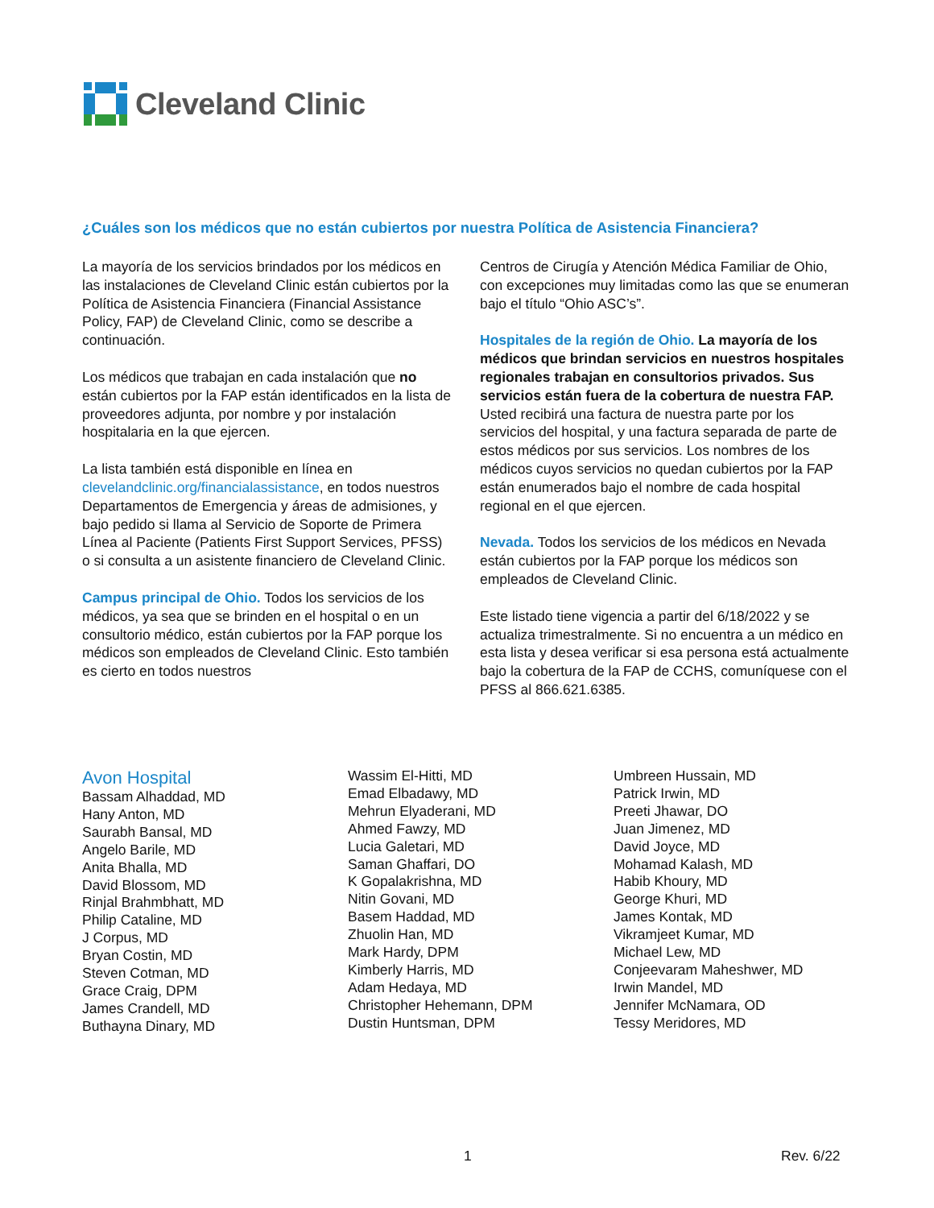Cleveland Clinic
¿Cuáles son los médicos que no están cubiertos por nuestra Política de Asistencia Financiera?
La mayoría de los servicios brindados por los médicos en las instalaciones de Cleveland Clinic están cubiertos por la Política de Asistencia Financiera (Financial Assistance Policy, FAP) de Cleveland Clinic, como se describe a continuación.
Los médicos que trabajan en cada instalación que no están cubiertos por la FAP están identificados en la lista de proveedores adjunta, por nombre y por instalación hospitalaria en la que ejercen.
La lista también está disponible en línea en clevelandclinic.org/financialassistance, en todos nuestros Departamentos de Emergencia y áreas de admisiones, y bajo pedido si llama al Servicio de Soporte de Primera Línea al Paciente (Patients First Support Services, PFSS) o si consulta a un asistente financiero de Cleveland Clinic.
Campus principal de Ohio. Todos los servicios de los médicos, ya sea que se brinden en el hospital o en un consultorio médico, están cubiertos por la FAP porque los médicos son empleados de Cleveland Clinic. Esto también es cierto en todos nuestros
Centros de Cirugía y Atención Médica Familiar de Ohio, con excepciones muy limitadas como las que se enumeran bajo el título “Ohio ASC’s”.
Hospitales de la región de Ohio. La mayoría de los médicos que brindan servicios en nuestros hospitales regionales trabajan en consultorios privados. Sus servicios están fuera de la cobertura de nuestra FAP. Usted recibirá una factura de nuestra parte por los servicios del hospital, y una factura separada de parte de estos médicos por sus servicios. Los nombres de los médicos cuyos servicios no quedan cubiertos por la FAP están enumerados bajo el nombre de cada hospital regional en el que ejercen.
Nevada. Todos los servicios de los médicos en Nevada están cubiertos por la FAP porque los médicos son empleados de Cleveland Clinic.
Este listado tiene vigencia a partir del 6/18/2022 y se actualiza trimestralmente. Si no encuentra a un médico en esta lista y desea verificar si esa persona está actualmente bajo la cobertura de la FAP de CCHS, comuníquese con el PFSS al 866.621.6385.
Avon Hospital
Bassam Alhaddad, MD
Hany Anton, MD
Saurabh Bansal, MD
Angelo Barile, MD
Anita Bhalla, MD
David Blossom, MD
Rinjal Brahmbhatt, MD
Philip Cataline, MD
J Corpus, MD
Bryan Costin, MD
Steven Cotman, MD
Grace Craig, DPM
James Crandell, MD
Buthayna Dinary, MD
Wassim El-Hitti, MD
Emad Elbadawy, MD
Mehrun Elyaderani, MD
Ahmed Fawzy, MD
Lucia Galetari, MD
Saman Ghaffari, DO
K Gopalakrishna, MD
Nitin Govani, MD
Basem Haddad, MD
Zhuolin Han, MD
Mark Hardy, DPM
Kimberly Harris, MD
Adam Hedaya, MD
Christopher Hehemann, DPM
Dustin Huntsman, DPM
Umbreen Hussain, MD
Patrick Irwin, MD
Preeti Jhawar, DO
Juan Jimenez, MD
David Joyce, MD
Mohamad Kalash, MD
Habib Khoury, MD
George Khuri, MD
James Kontak, MD
Vikramjeet Kumar, MD
Michael Lew, MD
Conjeevaram Maheshwer, MD
Irwin Mandel, MD
Jennifer McNamara, OD
Tessy Meridores, MD
1 Rev. 6/22